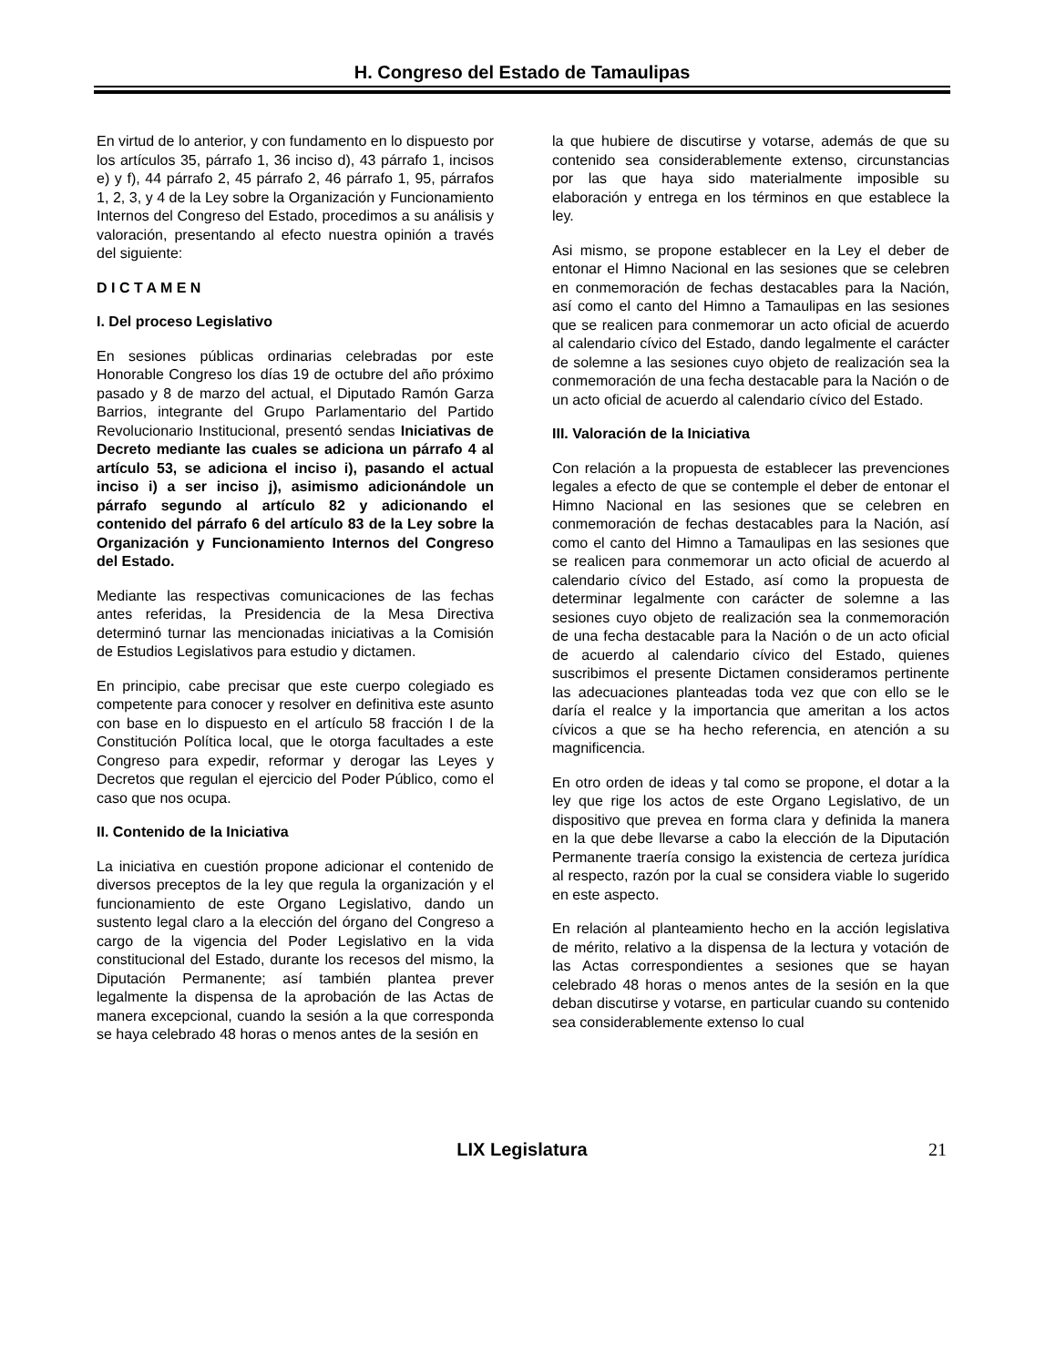H. Congreso del Estado de Tamaulipas
En virtud de lo anterior, y con fundamento en lo dispuesto por los artículos 35, párrafo 1, 36 inciso d), 43 párrafo 1, incisos e) y f), 44 párrafo 2, 45 párrafo 2, 46 párrafo 1, 95, párrafos 1, 2, 3, y 4 de la Ley sobre la Organización y Funcionamiento Internos del Congreso del Estado, procedimos a su análisis y valoración, presentando al efecto nuestra opinión a través del siguiente:
D I C T A M E N
I. Del proceso Legislativo
En sesiones públicas ordinarias celebradas por este Honorable Congreso los días 19 de octubre del año próximo pasado y 8 de marzo del actual, el Diputado Ramón Garza Barrios, integrante del Grupo Parlamentario del Partido Revolucionario Institucional, presentó sendas Iniciativas de Decreto mediante las cuales se adiciona un párrafo 4 al artículo 53, se adiciona el inciso i), pasando el actual inciso i) a ser inciso j), asimismo adicionándole un párrafo segundo al artículo 82 y adicionando el contenido del párrafo 6 del artículo 83 de la Ley sobre la Organización y Funcionamiento Internos del Congreso del Estado.
Mediante las respectivas comunicaciones de las fechas antes referidas, la Presidencia de la Mesa Directiva determinó turnar las mencionadas iniciativas a la Comisión de Estudios Legislativos para estudio y dictamen.
En principio, cabe precisar que este cuerpo colegiado es competente para conocer y resolver en definitiva este asunto con base en lo dispuesto en el artículo 58 fracción I de la Constitución Política local, que le otorga facultades a este Congreso para expedir, reformar y derogar las Leyes y Decretos que regulan el ejercicio del Poder Público, como el caso que nos ocupa.
II. Contenido de la Iniciativa
La iniciativa en cuestión propone adicionar el contenido de diversos preceptos de la ley que regula la organización y el funcionamiento de este Organo Legislativo, dando un sustento legal claro a la elección del órgano del Congreso a cargo de la vigencia del Poder Legislativo en la vida constitucional del Estado, durante los recesos del mismo, la Diputación Permanente; así también plantea prever legalmente la dispensa de la aprobación de las Actas de manera excepcional, cuando la sesión a la que corresponda se haya celebrado 48 horas o menos antes de la sesión en
la que hubiere de discutirse y votarse, además de que su contenido sea considerablemente extenso, circunstancias por las que haya sido materialmente imposible su elaboración y entrega en los términos en que establece la ley.
Asi mismo, se propone establecer en la Ley el deber de entonar el Himno Nacional en las sesiones que se celebren en conmemoración de fechas destacables para la Nación, así como el canto del Himno a Tamaulipas en las sesiones que se realicen para conmemorar un acto oficial de acuerdo al calendario cívico del Estado, dando legalmente el carácter de solemne a las sesiones cuyo objeto de realización sea la conmemoración de una fecha destacable para la Nación o de un acto oficial de acuerdo al calendario cívico del Estado.
III. Valoración de la Iniciativa
Con relación a la propuesta de establecer las prevenciones legales a efecto de que se contemple el deber de entonar el Himno Nacional en las sesiones que se celebren en conmemoración de fechas destacables para la Nación, así como el canto del Himno a Tamaulipas en las sesiones que se realicen para conmemorar un acto oficial de acuerdo al calendario cívico del Estado, así como la propuesta de determinar legalmente con carácter de solemne a las sesiones cuyo objeto de realización sea la conmemoración de una fecha destacable para la Nación o de un acto oficial de acuerdo al calendario cívico del Estado, quienes suscribimos el presente Dictamen consideramos pertinente las adecuaciones planteadas toda vez que con ello se le daría el realce y la importancia que ameritan a los actos cívicos a que se ha hecho referencia, en atención a su magnificencia.
En otro orden de ideas y tal como se propone, el dotar a la ley que rige los actos de este Organo Legislativo, de un dispositivo que prevea en forma clara y definida la manera en la que debe llevarse a cabo la elección de la Diputación Permanente traería consigo la existencia de certeza jurídica al respecto, razón por la cual se considera viable lo sugerido en este aspecto.
En relación al planteamiento hecho en la acción legislativa de mérito, relativo a la dispensa de la lectura y votación de las Actas correspondientes a sesiones que se hayan celebrado 48 horas o menos antes de la sesión en la que deban discutirse y votarse, en particular cuando su contenido sea considerablemente extenso lo cual
LIX Legislatura 21